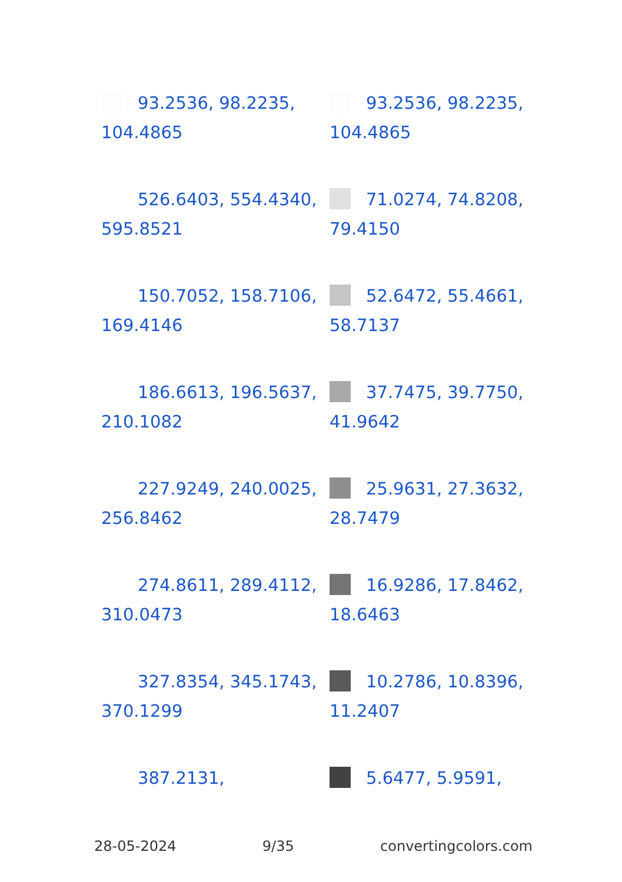93.2536, 98.2235, 104.4865
93.2536, 98.2235, 104.4865
526.6403, 554.4340, 595.8521
71.0274, 74.8208, 79.4150
150.7052, 158.7106, 169.4146
52.6472, 55.4661, 58.7137
186.6613, 196.5637, 210.1082
37.7475, 39.7750, 41.9642
227.9249, 240.0025, 256.8462
25.9631, 27.3632, 28.7479
274.8611, 289.4112, 310.0473
16.9286, 17.8462, 18.6463
327.8354, 345.1743, 370.1299
10.2786, 10.8396, 11.2407
387.2131,
5.6477, 5.9591,
28-05-2024 9/35 convertingcolors.com